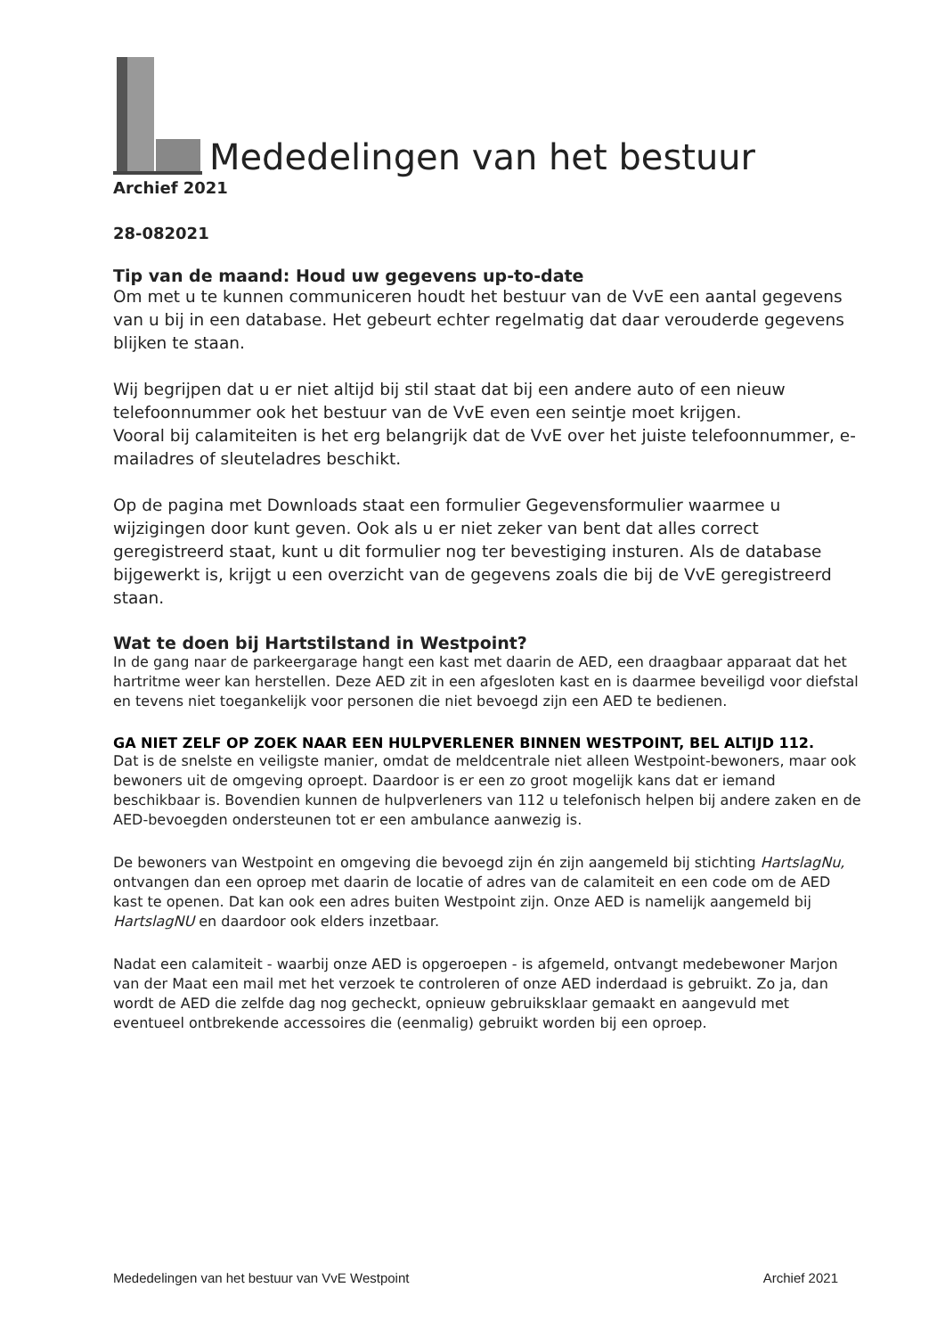Mededelingen van het bestuur
Archief 2021
28-082021
Tip van de maand: Houd uw gegevens up-to-date
Om met u te kunnen communiceren houdt het bestuur van de VvE een aantal gegevens van u bij in een database. Het gebeurt echter regelmatig dat daar verouderde gegevens blijken te staan.
Wij begrijpen dat u er niet altijd bij stil staat dat bij een andere auto of een nieuw telefoonnummer ook het bestuur van de VvE even een seintje moet krijgen.
Vooral bij calamiteiten is het erg belangrijk dat de VvE over het juiste telefoonnummer, e-mailadres of sleuteladres beschikt.
Op de pagina met Downloads staat een formulier Gegevensformulier waarmee u wijzigingen door kunt geven. Ook als u er niet zeker van bent dat alles correct geregistreerd staat, kunt u dit formulier nog ter bevestiging insturen. Als de database bijgewerkt is, krijgt u een overzicht van de gegevens zoals die bij de VvE geregistreerd staan.
Wat te doen bij Hartstilstand in Westpoint?
In de gang naar de parkeergarage hangt een kast met daarin de AED, een draagbaar apparaat dat het hartritme weer kan herstellen. Deze AED zit in een afgesloten kast en is daarmee beveiligd voor diefstal en tevens niet toegankelijk voor personen die niet bevoegd zijn een AED te bedienen.
GA NIET ZELF OP ZOEK NAAR EEN HULPVERLENER BINNEN WESTPOINT, BEL ALTIJD 112.
Dat is de snelste en veiligste manier, omdat de meldcentrale niet alleen Westpoint-bewoners, maar ook bewoners uit de omgeving oproept. Daardoor is er een zo groot mogelijk kans dat er iemand beschikbaar is. Bovendien kunnen de hulpverleners van 112 u telefonisch helpen bij andere zaken en de AED-bevoegden ondersteunen tot er een ambulance aanwezig is.
De bewoners van Westpoint en omgeving die bevoegd zijn én zijn aangemeld bij stichting HartslagNu, ontvangen dan een oproep met daarin de locatie of adres van de calamiteit en een code om de AED kast te openen. Dat kan ook een adres buiten Westpoint zijn. Onze AED is namelijk aangemeld bij HartslagNU en daardoor ook elders inzetbaar.
Nadat een calamiteit - waarbij onze AED is opgeroepen - is afgemeld, ontvangt medebewoner Marjon van der Maat een mail met het verzoek te controleren of onze AED inderdaad is gebruikt. Zo ja, dan wordt de AED die zelfde dag nog gecheckt, opnieuw gebruiksklaar gemaakt en aangevuld met eventueel ontbrekende accessoires die (eenmalig) gebruikt worden bij een oproep.
Mededelingen van het bestuur van VvE Westpoint Archief 2021